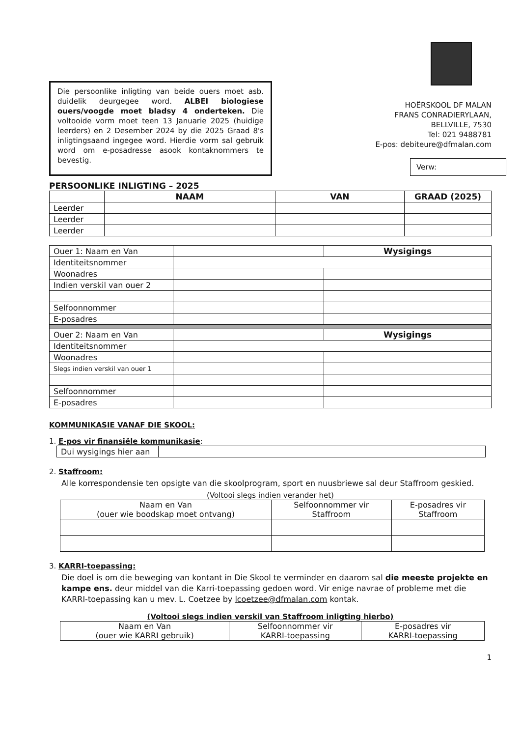Die persoonlike inligting van beide ouers moet asb. duidelik deurgegee word. ALBEI biologiese ouers/voogde moet bladsy 4 onderteken. Die voltooide vorm moet teen 13 Januarie 2025 (huidige leerders) en 2 Desember 2024 by die 2025 Graad 8's inligtingsaand ingegee word. Hierdie vorm sal gebruik word om e-posadresse asook kontaknommers te bevestig.
HOËRSKOOL DF MALAN
FRANS CONRADIERYLAAN,
BELLVILLE, 7530
Tel: 021 9488781
E-pos: debiteure@dfmalan.com
Verw:
PERSOONLIKE INLIGTING – 2025
| | NAAM | VAN | GRAAD (2025) |
| --- | --- | --- | --- |
| Leerder | | | |
| Leerder | | | |
| Leerder | | | |
| Ouer 1: Naam en Van | | Wysigings |
| Identiteitsnommer | | |
| Woonadres | | |
| Indien verskil van ouer 2 | | |
| Selfoonnommer | | |
| E-posadres | | |
| Ouer 2: Naam en Van | | Wysigings |
| Identiteitsnommer | | |
| Woonadres | | |
| Slegs indien verskil van ouer 1 | | |
| Selfoonnommer | | |
| E-posadres | | |
KOMMUNIKASIE VANAF DIE SKOOL:
1. E-pos vir finansiële kommunikasie:
| Dui wysigings hier aan | |
2. Staffroom:
Alle korrespondensie ten opsigte van die skoolprogram, sport en nuusbriewe sal deur Staffroom geskied.
(Voltooi slegs indien verander het)
| Naam en Van (ouer wie boodskap moet ontvang) | Selfoonnommer vir Staffroom | E-posadres vir Staffroom |
3. KARRI-toepassing:
Die doel is om die beweging van kontant in Die Skool te verminder en daarom sal die meeste projekte en kampe ens. deur middel van die Karri-toepassing gedoen word. Vir enige navrae of probleme met die KARRI-toepassing kan u mev. L. Coetzee by lcoetzee@dfmalan.com kontak.
(Voltooi slegs indien verskil van Staffroom inligting hierbo)
| Naam en Van (ouer wie KARRI gebruik) | Selfoonnommer vir KARRI-toepassing | E-posadres vir KARRI-toepassing |
1